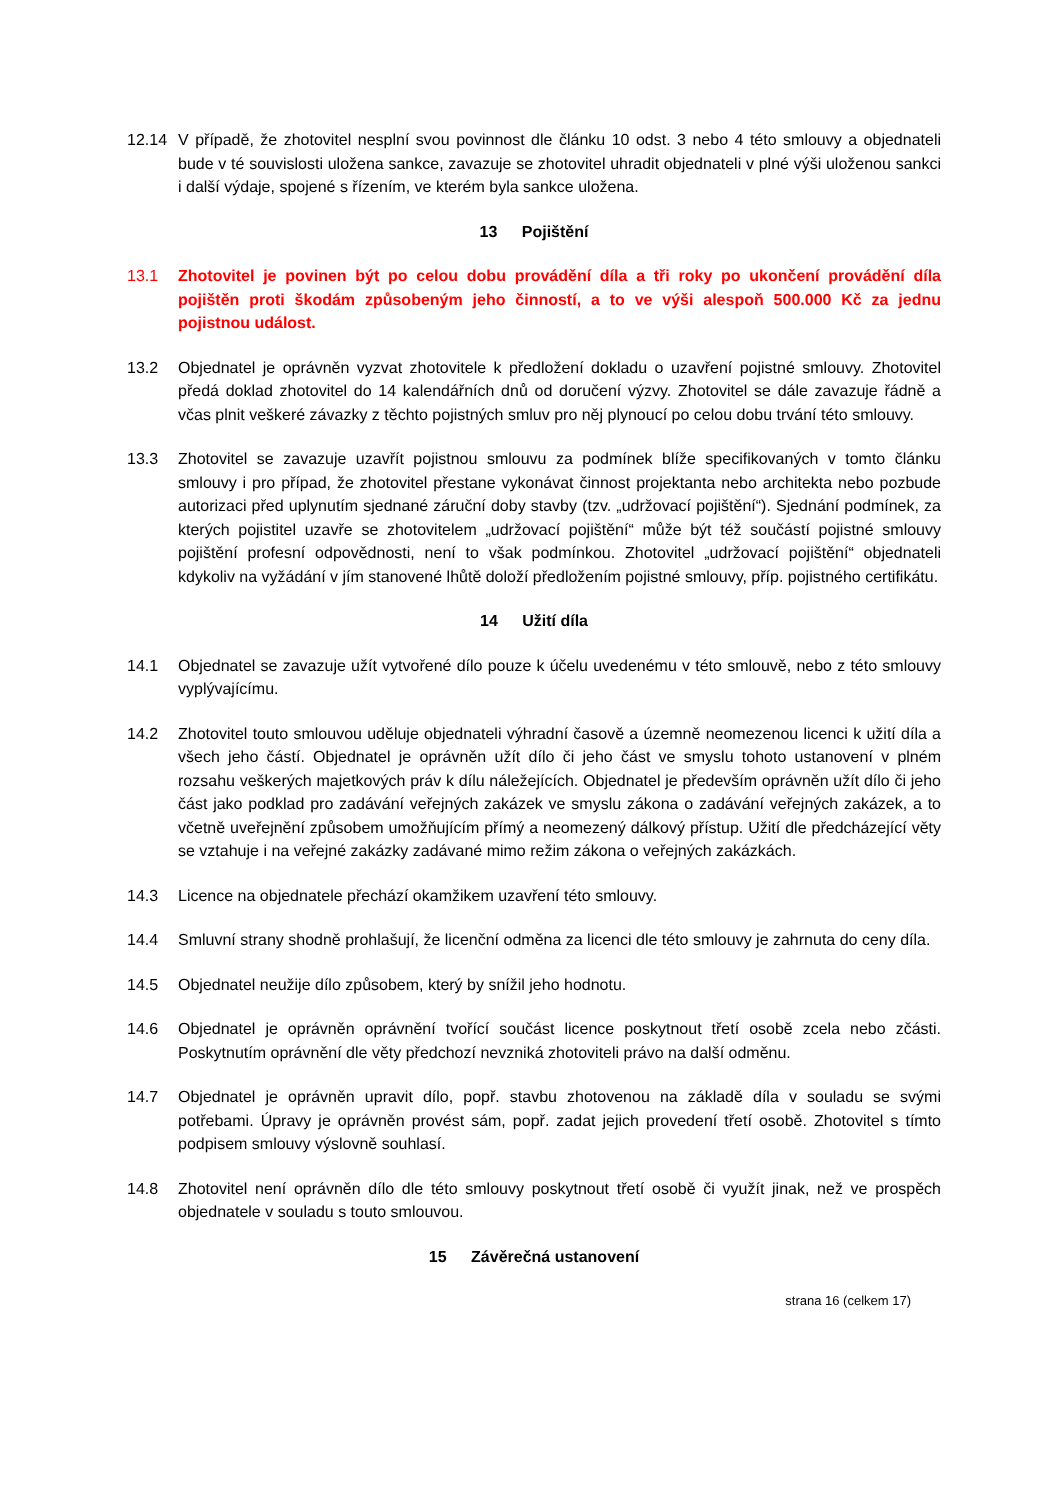12.14 V případě, že zhotovitel nesplní svou povinnost dle článku 10 odst. 3 nebo 4 této smlouvy a objednateli bude v té souvislosti uložena sankce, zavazuje se zhotovitel uhradit objednateli v plné výši uloženou sankci i další výdaje, spojené s řízením, ve kterém byla sankce uložena.
13 Pojištění
13.1 Zhotovitel je povinen být po celou dobu provádění díla a tři roky po ukončení provádění díla pojištěn proti škodám způsobeným jeho činností, a to ve výši alespoň 500.000 Kč za jednu pojistnou událost.
13.2 Objednatel je oprávněn vyzvat zhotovitele k předložení dokladu o uzavření pojistné smlouvy. Zhotovitel předá doklad zhotovitel do 14 kalendářních dnů od doručení výzvy. Zhotovitel se dále zavazuje řádně a včas plnit veškeré závazky z těchto pojistných smluv pro něj plynoucí po celou dobu trvání této smlouvy.
13.3 Zhotovitel se zavazuje uzavřít pojistnou smlouvu za podmínek blíže specifikovaných v tomto článku smlouvy i pro případ, že zhotovitel přestane vykonávat činnost projektanta nebo architekta nebo pozbude autorizaci před uplynutím sjednané záruční doby stavby (tzv. „udržovací pojištění“). Sjednání podmínek, za kterých pojistitel uzavře se zhotovitelem „udržovací pojištění“ může být též součástí pojistné smlouvy pojištění profesní odpovědnosti, není to však podmínkou. Zhotovitel „udržovací pojištění“ objednateli kdykoliv na vyžádání v jím stanovené lhůtě doloží předložením pojistné smlouvy, příp. pojistného certifikátu.
14 Užití díla
14.1 Objednatel se zavazuje užít vytvořené dílo pouze k účelu uvedenému v této smlouvě, nebo z této smlouvy vyplývajícímu.
14.2 Zhotovitel touto smlouvou uděluje objednateli výhradní časově a územně neomezenou licenci k užití díla a všech jeho částí. Objednatel je oprávněn užít dílo či jeho část ve smyslu tohoto ustanovení v plném rozsahu veškerých majetkových práv k dílu náležejících. Objednatel je především oprávněn užít dílo či jeho část jako podklad pro zadávání veřejných zakázek ve smyslu zákona o zadávání veřejných zakázek, a to včetně uveřejnění způsobem umožňujícím přímý a neomezený dálkový přístup. Užití dle předcházející věty se vztahuje i na veřejné zakázky zadávané mimo režim zákona o veřejných zakázkách.
14.3 Licence na objednatele přechází okamžikem uzavření této smlouvy.
14.4 Smluvní strany shodně prohlašují, že licenční odměna za licenci dle této smlouvy je zahrnuta do ceny díla.
14.5 Objednatel neužije dílo způsobem, který by snížil jeho hodnotu.
14.6 Objednatel je oprávněn oprávnění tvořící součást licence poskytnout třetí osobě zcela nebo zčásti. Poskytnutím oprávnění dle věty předchozí nevzniká zhotoviteli právo na další odměnu.
14.7 Objednatel je oprávněn upravit dílo, popř. stavbu zhotovenou na základě díla v souladu se svými potřebami. Úpravy je oprávněn provést sám, popř. zadat jejich provedení třetí osobě. Zhotovitel s tímto podpisem smlouvy výslovně souhlasí.
14.8 Zhotovitel není oprávněn dílo dle této smlouvy poskytnout třetí osobě či využít jinak, než ve prospěch objednatele v souladu s touto smlouvou.
15 Závěrečná ustanovení
strana 16 (celkem 17)